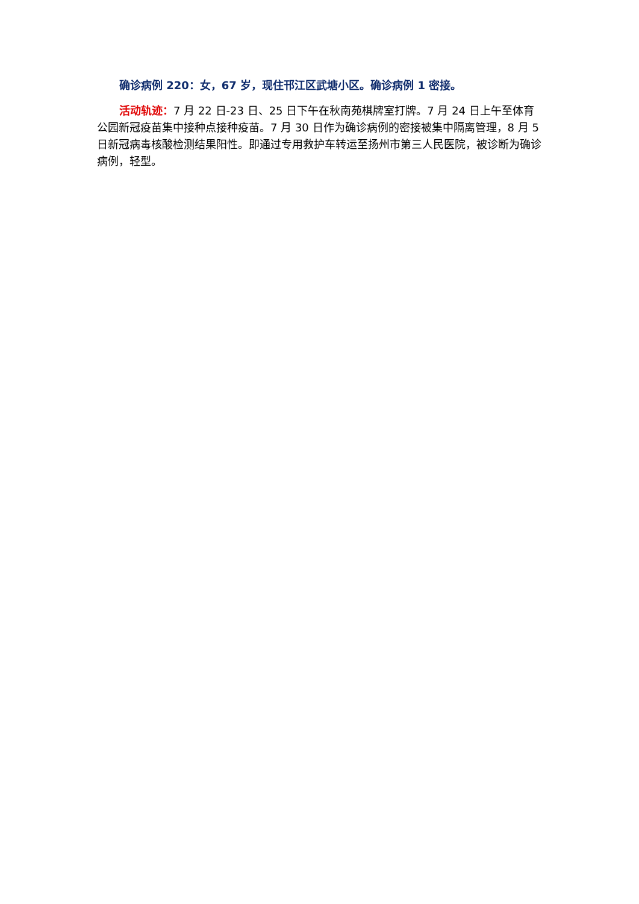确诊病例 220：女，67 岁，现住邗江区武塘小区。确诊病例 1 密接。
活动轨迹：7 月 22 日-23 日、25 日下午在秋南苑棋牌室打牌。7 月 24 日上午至体育公园新冠疫苗集中接种点接种疫苗。7 月 30 日作为确诊病例的密接被集中隔离管理，8 月 5 日新冠病毒核酸检测结果阳性。即通过专用救护车转运至扬州市第三人民医院，被诊断为确诊病例，轻型。